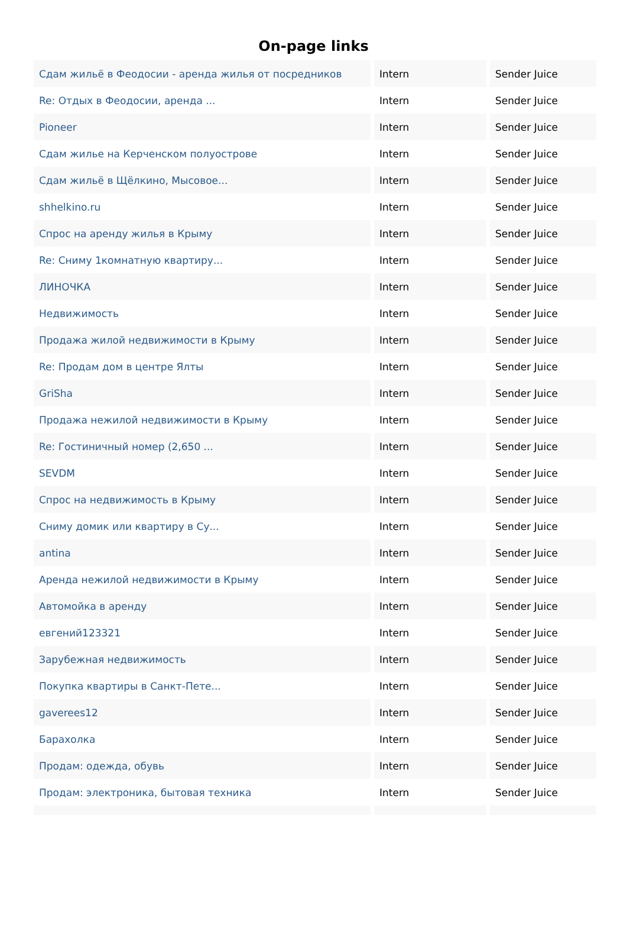On-page links
| Сдам жильё в Феодосии - аренда жилья от посредников | Intern | Sender Juice |
| Re: Отдых в Феодосии, аренда ... | Intern | Sender Juice |
| Pioneer | Intern | Sender Juice |
| Сдам жилье на Керченском полуострове | Intern | Sender Juice |
| Сдам жильё в Щёлкино, Мысовое... | Intern | Sender Juice |
| shhelkino.ru | Intern | Sender Juice |
| Спрос на аренду жилья в Крыму | Intern | Sender Juice |
| Re: Сниму 1комнатную квартиру... | Intern | Sender Juice |
| ЛИНОЧКА | Intern | Sender Juice |
| Недвижимость | Intern | Sender Juice |
| Продажа жилой недвижимости в Крыму | Intern | Sender Juice |
| Re: Продам дом в центре Ялты | Intern | Sender Juice |
| GriSha | Intern | Sender Juice |
| Продажа нежилой недвижимости в Крыму | Intern | Sender Juice |
| Re: Гостиничный номер (2,650 ... | Intern | Sender Juice |
| SEVDM | Intern | Sender Juice |
| Спрос на недвижимость в Крыму | Intern | Sender Juice |
| Сниму домик или квартиру в Су... | Intern | Sender Juice |
| antina | Intern | Sender Juice |
| Аренда нежилой недвижимости в Крыму | Intern | Sender Juice |
| Автомойка в аренду | Intern | Sender Juice |
| евгений123321 | Intern | Sender Juice |
| Зарубежная недвижимость | Intern | Sender Juice |
| Покупка квартиры в Санкт-Пете... | Intern | Sender Juice |
| gaverees12 | Intern | Sender Juice |
| Барахолка | Intern | Sender Juice |
| Продам: одежда, обувь | Intern | Sender Juice |
| Продам: электроника, бытовая техника | Intern | Sender Juice |